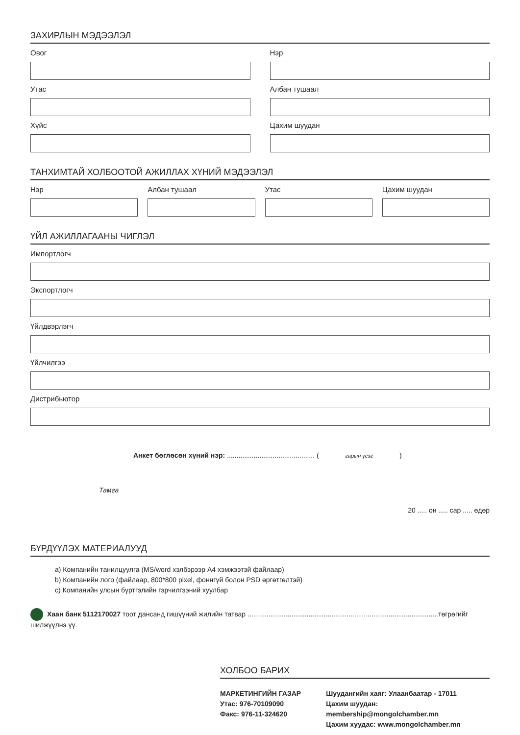ЗАХИРЛЫН МЭДЭЭЛЭЛ
Овог Нэр
Утас Албан тушаал
Хүйс Цахим шуудан
ТАНХИМТАЙ ХОЛБООТОЙ АЖИЛЛАХ ХҮНИЙ МЭДЭЭЛЭЛ
Нэр Албан тушаал Утас Цахим шуудан
ҮЙЛ АЖИЛЛАГААНЫ ЧИГЛЭЛ
Импортлогч
Экспортлогч
Үйлдвэрлэгч
Үйлчилгээ
Дистрибьютор
Анкет бөглөсөн хүний нэр: .............................................. ( гарын үсэг )
Тамга
20 ..... он ..... сар ..... өдөр
БҮРДҮҮЛЭХ МАТЕРИАЛУУД
a) Компанийн танилцуулга (MS/word хэлбэрээр A4 хэмжээтэй файлаар)
b) Компанийн лого (файлаар, 800*800 pixel, фоннгүй болон PSD өргөтгөлтэй)
c) Компанийн улсын бүртгэлийн гэрчилгээний хуулбар
Хаан банк 5112170027 тоот дансанд гишүүний жилийн татвар ....................................................................................................төгрөгийг шилжүүлнэ үү.
ХОЛБОО БАРИХ
МАРКЕТИНГИЙН ГАЗАР
Утас: 976-70109090
Факс: 976-11-324620
Шуудангийн хаяг: Улаанбаатар - 17011
Цахим шуудан: membership@mongolchamber.mn
Цахим хуудас: www.mongolchamber.mn